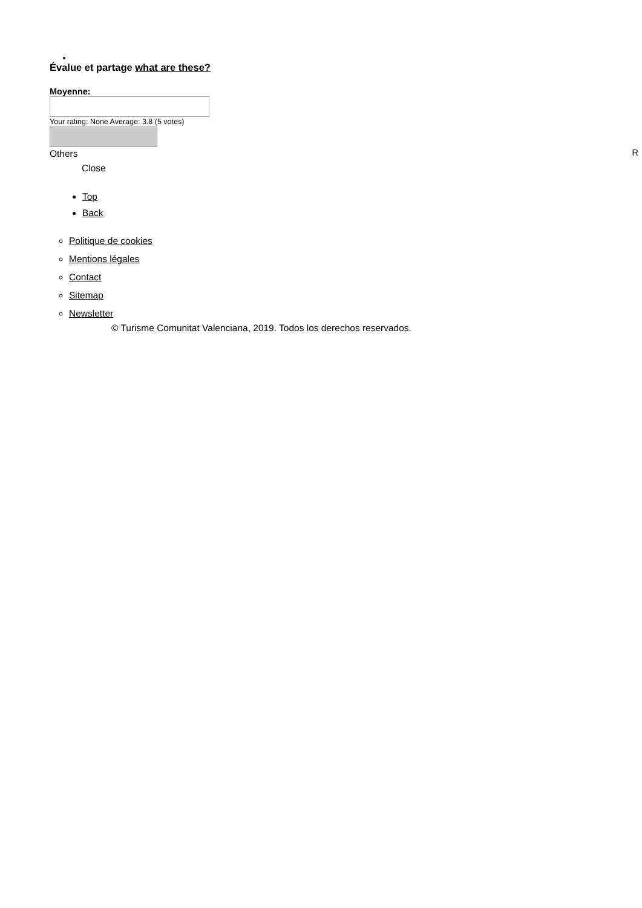Évalue et partage what are these?
Moyenne:
Your rating: None Average: 3.8 (5 votes)
Others
Close
Top
Back
Politique de cookies
Mentions légales
Contact
Sitemap
Newsletter
© Turisme Comunitat Valenciana, 2019. Todos los derechos reservados.
R